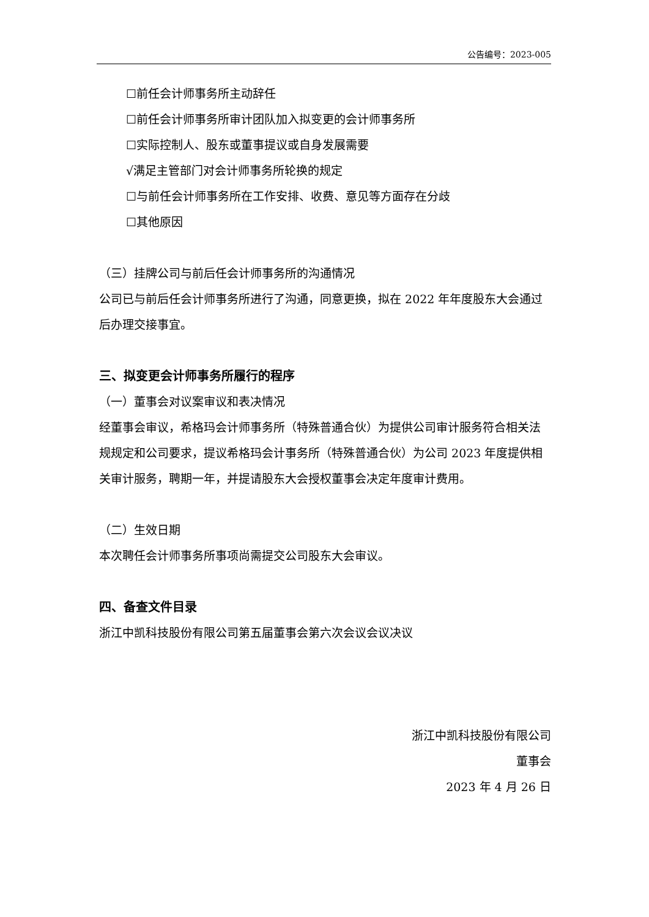公告编号：2023-005
☐前任会计师事务所主动辞任
☐前任会计师事务所审计团队加入拟变更的会计师事务所
☐实际控制人、股东或董事提议或自身发展需要
√满足主管部门对会计师事务所轮换的规定
☐与前任会计师事务所在工作安排、收费、意见等方面存在分歧
☐其他原因
（三）挂牌公司与前后任会计师事务所的沟通情况
公司已与前后任会计师事务所进行了沟通，同意更换，拟在 2022 年年度股东大会通过后办理交接事宜。
三、拟变更会计师事务所履行的程序
（一）董事会对议案审议和表决情况
经董事会审议，希格玛会计师事务所（特殊普通合伙）为提供公司审计服务符合相关法规规定和公司要求，提议希格玛会计事务所（特殊普通合伙）为公司 2023 年度提供相关审计服务，聘期一年，并提请股东大会授权董事会决定年度审计费用。
（二）生效日期
本次聘任会计师事务所事项尚需提交公司股东大会审议。
四、备查文件目录
浙江中凯科技股份有限公司第五届董事会第六次会议会议决议
浙江中凯科技股份有限公司
董事会
2023 年 4 月 26 日